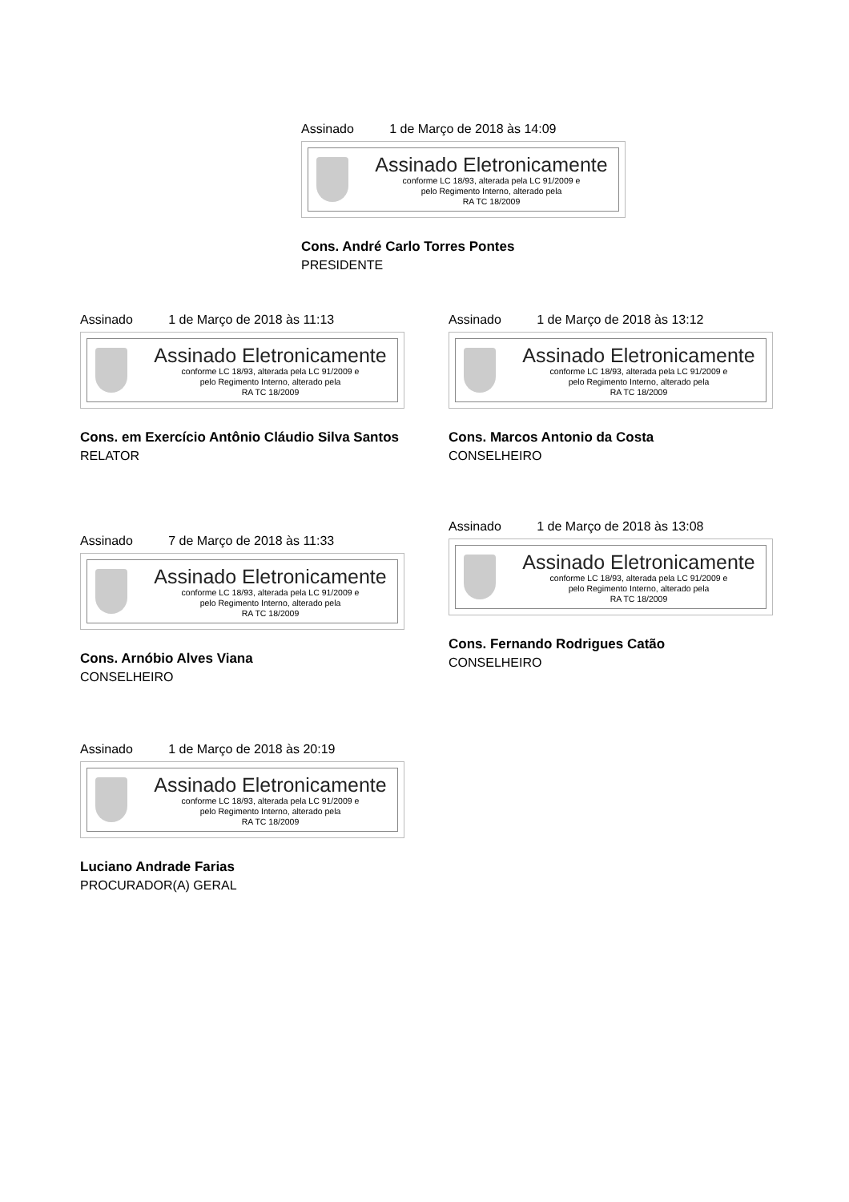Assinado 1 de Março de 2018 às 14:09
Assinado Eletronicamente
conforme LC 18/93, alterada pela LC 91/2009 e
pelo Regimento Interno, alterado pela
RA TC 18/2009
Cons. André Carlo Torres Pontes
PRESIDENTE
Assinado 1 de Março de 2018 às 11:13
Assinado Eletronicamente
conforme LC 18/93, alterada pela LC 91/2009 e
pelo Regimento Interno, alterado pela
RA TC 18/2009
Cons. em Exercício Antônio Cláudio Silva Santos
RELATOR
Assinado 1 de Março de 2018 às 13:12
Assinado Eletronicamente
conforme LC 18/93, alterada pela LC 91/2009 e
pelo Regimento Interno, alterado pela
RA TC 18/2009
Cons. Marcos Antonio da Costa
CONSELHEIRO
Assinado 7 de Março de 2018 às 11:33
Assinado Eletronicamente
conforme LC 18/93, alterada pela LC 91/2009 e
pelo Regimento Interno, alterado pela
RA TC 18/2009
Cons. Arnóbio Alves Viana
CONSELHEIRO
Assinado 1 de Março de 2018 às 13:08
Assinado Eletronicamente
conforme LC 18/93, alterada pela LC 91/2009 e
pelo Regimento Interno, alterado pela
RA TC 18/2009
Cons. Fernando Rodrigues Catão
CONSELHEIRO
Assinado 1 de Março de 2018 às 20:19
Assinado Eletronicamente
conforme LC 18/93, alterada pela LC 91/2009 e
pelo Regimento Interno, alterado pela
RA TC 18/2009
Luciano Andrade Farias
PROCURADOR(A) GERAL